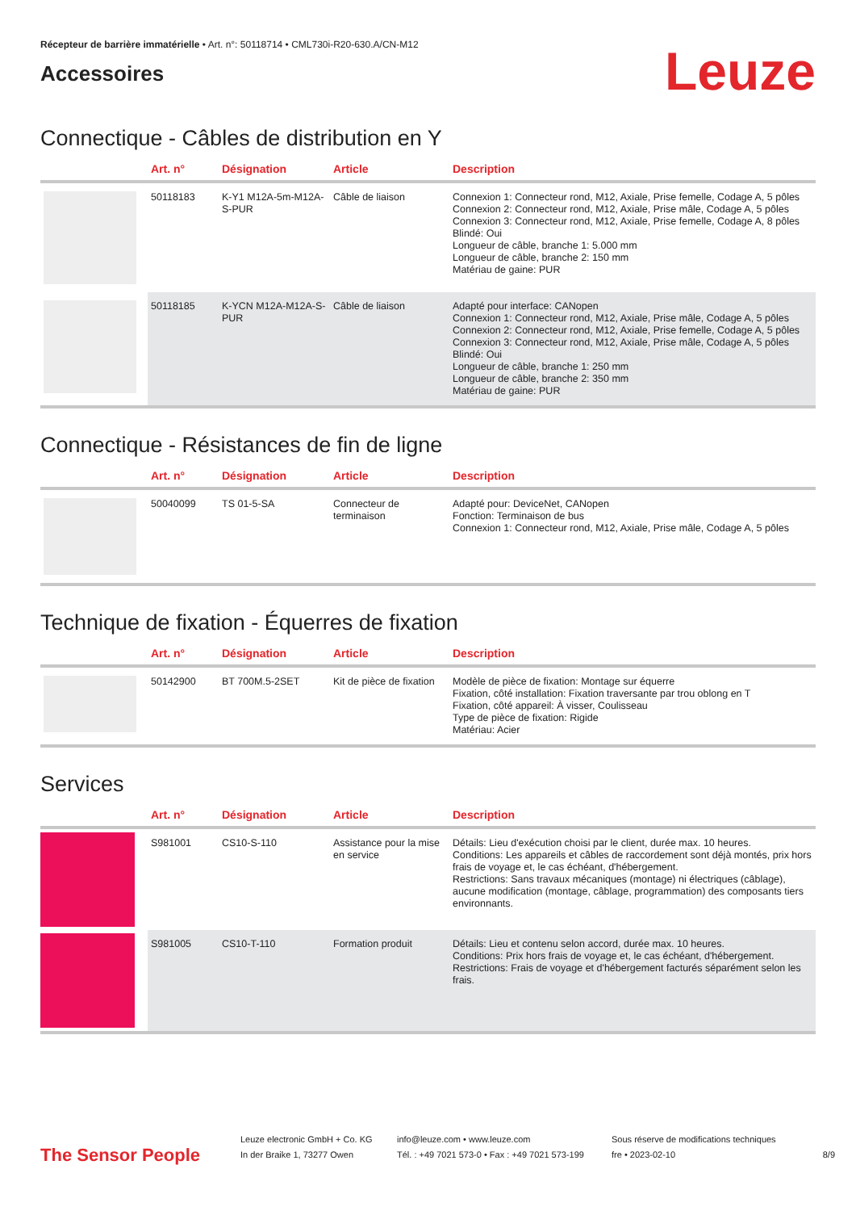Récepteur de barrière immatérielle • Art. n°: 50118714 • CML730i-R20-630.A/CN-M12
Accessoires
Leuze
Connectique - Câbles de distribution en Y
| | Art. n° | Désignation | Article | Description |
| --- | --- | --- | --- | --- |
| | 50118183 | K-Y1 M12A-5m-M12A-S-PUR | Câble de liaison | Connexion 1: Connecteur rond, M12, Axiale, Prise femelle, Codage A, 5 pôles Connexion 2: Connecteur rond, M12, Axiale, Prise mâle, Codage A, 5 pôles Connexion 3: Connecteur rond, M12, Axiale, Prise femelle, Codage A, 8 pôles Blindé: Oui Longueur de câble, branche 1: 5.000 mm Longueur de câble, branche 2: 150 mm Matériau de gaine: PUR |
| | 50118185 | K-YCN M12A-M12A-S-PUR | Câble de liaison | Adapté pour interface: CANopen Connexion 1: Connecteur rond, M12, Axiale, Prise mâle, Codage A, 5 pôles Connexion 2: Connecteur rond, M12, Axiale, Prise femelle, Codage A, 5 pôles Connexion 3: Connecteur rond, M12, Axiale, Prise mâle, Codage A, 5 pôles Blindé: Oui Longueur de câble, branche 1: 250 mm Longueur de câble, branche 2: 350 mm Matériau de gaine: PUR |
Connectique - Résistances de fin de ligne
| | Art. n° | Désignation | Article | Description |
| --- | --- | --- | --- | --- |
| | 50040099 | TS 01-5-SA | Connecteur de terminaison | Adapté pour: DeviceNet, CANopen Fonction: Terminaison de bus Connexion 1: Connecteur rond, M12, Axiale, Prise mâle, Codage A, 5 pôles |
Technique de fixation - Équerres de fixation
| | Art. n° | Désignation | Article | Description |
| --- | --- | --- | --- | --- |
| | 50142900 | BT 700M.5-2SET | Kit de pièce de fixation | Modèle de pièce de fixation: Montage sur équerre Fixation, côté installation: Fixation traversante par trou oblong en T Fixation, côté appareil: À visser, Coulisseau Type de pièce de fixation: Rigide Matériau: Acier |
Services
| | Art. n° | Désignation | Article | Description |
| --- | --- | --- | --- | --- |
| | S981001 | CS10-S-110 | Assistance pour la mise en service | Détails: Lieu d'exécution choisi par le client, durée max. 10 heures. Conditions: Les appareils et câbles de raccordement sont déjà montés, prix hors frais de voyage et, le cas échéant, d'hébergement. Restrictions: Sans travaux mécaniques (montage) ni électriques (câblage), aucune modification (montage, câblage, programmation) des composants tiers environnants. |
| | S981005 | CS10-T-110 | Formation produit | Détails: Lieu et contenu selon accord, durée max. 10 heures. Conditions: Prix hors frais de voyage et, le cas échéant, d'hébergement. Restrictions: Frais de voyage et d'hébergement facturés séparément selon les frais. |
The Sensor People
Leuze electronic GmbH + Co. KG
In der Braike 1, 73277 Owen
info@leuze.com • www.leuze.com
Tél. : +49 7021 573-0 • Fax : +49 7021 573-199
Sous réserve de modifications techniques
fre • 2023-02-10
8/9